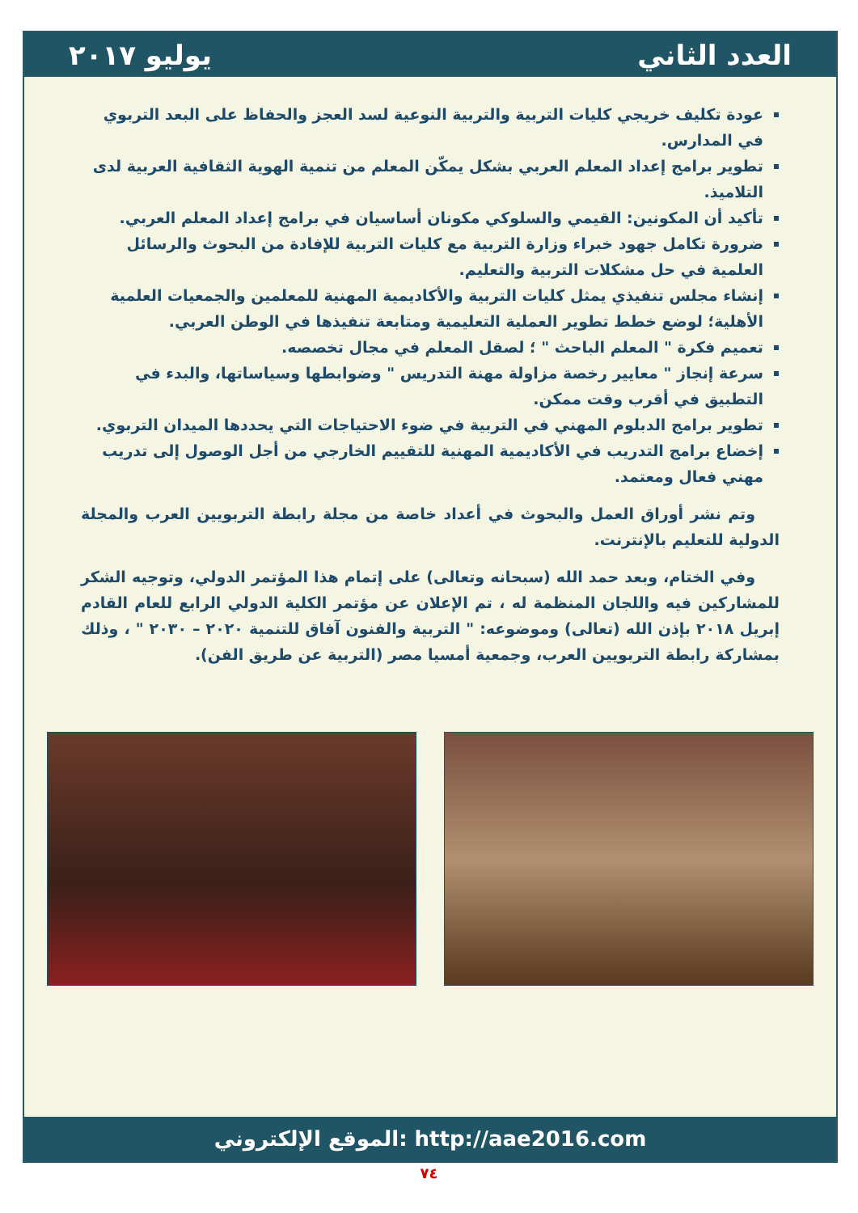العدد الثاني يوليو ٢٠١٧
عودة تكليف خريجي كليات التربية والتربية النوعية لسد العجز والحفاظ على البعد التربوي في المدارس.
تطوير برامج إعداد المعلم العربي بشكل يمكّن المعلم من تنمية الهوية الثقافية العربية لدى التلاميذ.
تأكيد أن المكونين: القيمي والسلوكي مكونان أساسيان في برامج إعداد المعلم العربي.
ضرورة تكامل جهود خبراء وزارة التربية مع كليات التربية للإفادة من البحوث والرسائل العلمية في حل مشكلات التربية والتعليم.
إنشاء مجلس تنفيذي يمثل كليات التربية والأكاديمية المهنية للمعلمين والجمعيات العلمية الأهلية؛ لوضع خطط تطوير العملية التعليمية ومتابعة تنفيذها في الوطن العربي.
تعميم فكرة " المعلم الباحث " ؛ لصقل المعلم في مجال تخصصه.
سرعة إنجاز " معايير رخصة مزاولة مهنة التدريس " وضوابطها وسياساتها، والبدء في التطبيق في أقرب وقت ممكن.
تطوير برامج الدبلوم المهني في التربية في ضوء الاحتياجات التي يحددها الميدان التربوي.
إخضاع برامج التدريب في الأكاديمية المهنية للتقييم الخارجي من أجل الوصول إلى تدريب مهني فعال ومعتمد.
وتم نشر أوراق العمل والبحوث في أعداد خاصة من مجلة رابطة التربويين العرب والمجلة الدولية للتعليم بالإنترنت.
وفي الختام، وبعد حمد الله (سبحانه وتعالى) على إتمام هذا المؤتمر الدولي، وتوجيه الشكر للمشاركين فيه واللجان المنظمة له ، تم الإعلان عن مؤتمر الكلية الدولي الرابع للعام القادم إبريل ٢٠١٨ بإذن الله (تعالى) وموضوعه: " التربية والفنون آفاق للتنمية ٢٠٢٠ – ٢٠٣٠ " ، وذلك بمشاركة رابطة التربويين العرب، وجمعية أمسيا مصر (التربية عن طريق الفن).
الموقع الإلكتروني: http://aae2016.com
٧٤